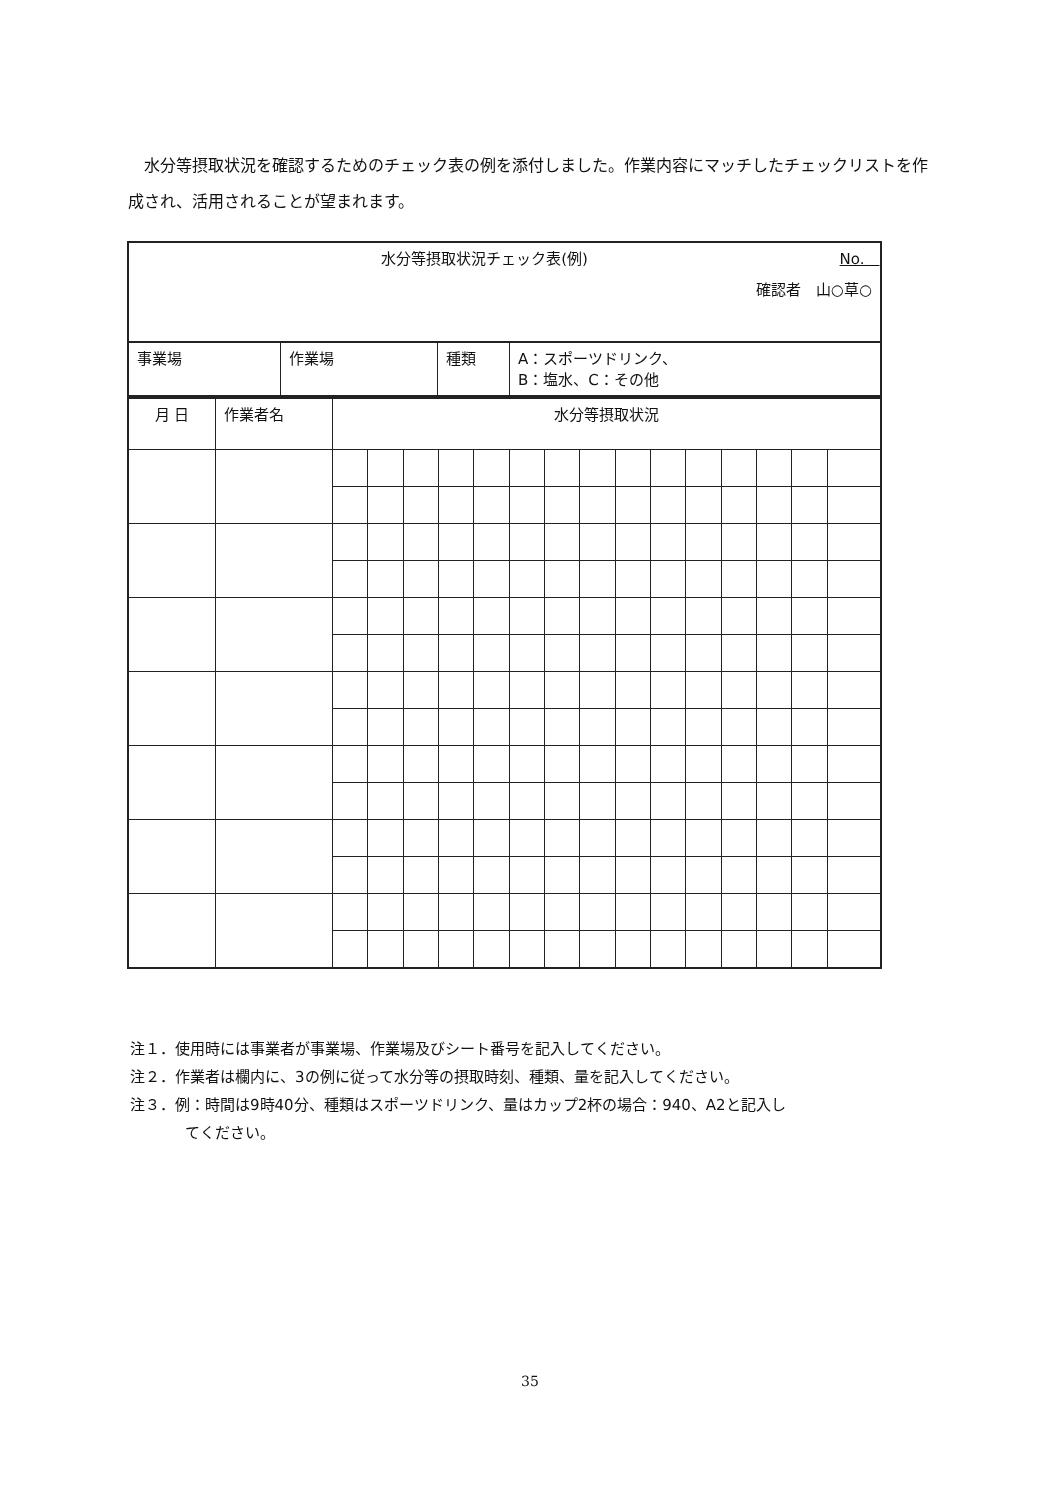水分等摂取状況を確認するためのチェック表の例を添付しました。作業内容にマッチしたチェックリストを作成され、活用されることが望まれます。
| 水分等摂取状況チェック表(例) No. 確認者 山○草○ | | | |
| 事業場 | 作業場 | 種類 | A：スポーツドリンク、 B：塩水、C：その他 |
| 月 日 | 作業者名 | 水分等摂取状況 | | | | | | | | | | | | | | |
| --- | --- | --- | --- | --- | --- | --- | --- | --- | --- | --- | --- | --- | --- | --- | --- | --- |
注１．使用時には事業者が事業場、作業場及びシート番号を記入してください。
注２．作業者は欄内に、3の例に従って水分等の摂取時刻、種類、量を記入してください。
注３．例：時間は9時40分、種類はスポーツドリンク、量はカップ2杯の場合：940、A2と記入し
てください。
35